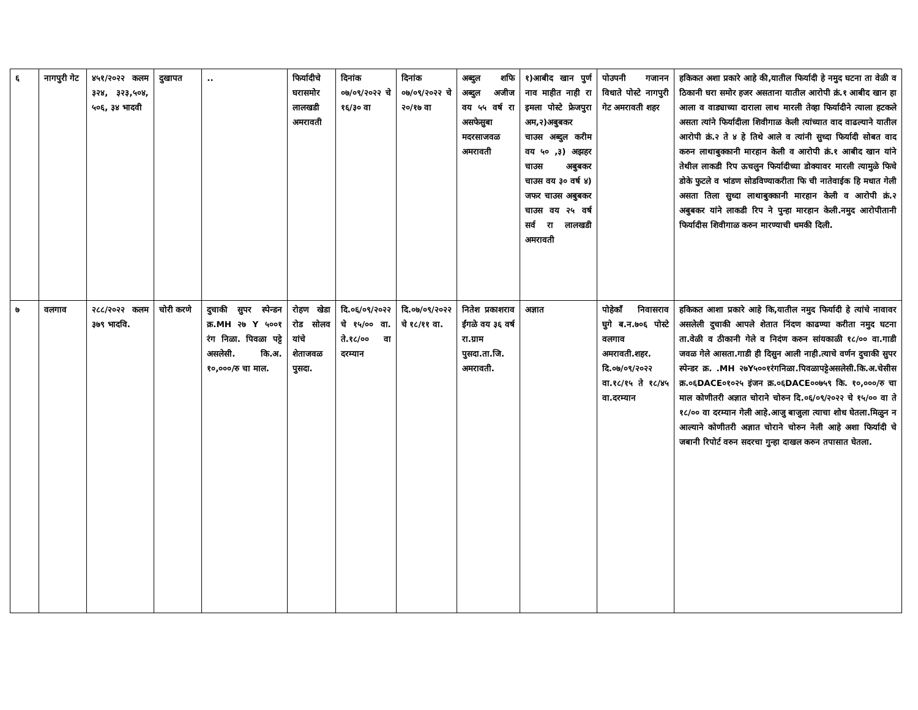| ६ | नागपुरी गेट | ४५१/२०२२ कलम ३२४, ३२३,५०४, ५०६, ३४ भादवी | दुखापत | .. | फिर्यादीचे घरासमोर लालखडी अमरावती | दिनांक ०७/०९/२०२२ चे १६/३० वा | दिनांक ०७/०९/२०२२ चे २०/१७ वा | अब्दुल शफि अब्दुल अजीज वय ५५ वर्ष रा असफेसुबा मदरसाजवळ अमरावती | १)आबीद खान पुर्ण नाव माहीत नाही रा इमला पोस्टे फ्रेजपुरा अम,२)अबुबकर चाउस अब्दुल करीम वय ५० ,३) अझहर चाउस अबुबकर चाउस वय ३० वर्ष ४) जफर चाउस अबुबकर चाउस वय २५ वर्ष सर्व रा लालखडी अमरावती | पोउपनी गजानन विधाते पोस्टे नागपुरी गेट अमरावती शहर | हकिकत अशा प्रकारे आहे की,यातील फिर्यादी हे नमुद घटना ता वेळी व ठिकानी घरा समोर हजर असताना यातील आरोपी क्रं.१ आबीद खान हा आला व वाड्याच्या दाराला लाथ मारली तेव्हा फिर्यादीने त्याला हटकले असता त्यांने फिर्यादीला शिवीगाळ केली त्यांच्यात वाद वाढल्याने यातील आरोपी क्रं.२ ते ४ हे तिथे आले व त्यांनी सुध्दा फिर्यादी सोबत वाद करुन लाथाबुक्कानी मारहान केली व आरोपी क्रं.१ आबीद खान यांने तेथील लाकडी रिप ऊचलुन फिर्यादीच्या डोक्यावर मारली त्यामुळे फिचे डोके फुटले व भांडण सोडविण्याकरीता फि ची नातेवाईक हि मधात गेली असता तिला सुध्दा लाथाबुक्कानी मारहान केली व आरोपी क्रं.२ अबुबकर यांने लाकडी रिप ने पुन्हा मारहान केली.नमुद आरोपीतानी फिर्यादीस शिवीगाळ करुन मारण्याची धमकी दिली. |
| ७ | वलगाव | २८८/२०२२ कलम ३७९ भादवि. | चोरी करणे | दुचाकी सुपर स्पेन्डन क्र.MH २७ Y ५००१ रंग निळा. पिवळा पट्टे असलेसी. कि.अ. १०,०००/रु चा माल. | रोहण खेडा रोड सोलव यांचे शेताजवळ पुसदा. | दि.०६/०९/२०२२ चे १५/०० वा. ते.१८/०० वा दरम्यान | दि.०७/०९/२०२२ चे १८/११ वा. | नितेश प्रकाशराव ईंगळे वय ३६ वर्ष रा.ग्राम पुसदा.ता.जि. अमरावती. | अज्ञात | पोहेकाँ निवासराव घुगे ब.न.७०६ पोस्टे वलगाव अमरावती.शहर. दि.०७/०९/२०२२ वा.१८/१५ ते १८/४५ वा.दरम्यान | हकिकत आशा प्रकारे आहे कि,यातील नमुद फिर्यादी हे त्यांचे नावावर असलेली दुचाकी आपले शेतात निंदण काढण्या करीता नमुद घटना ता.वेळी व ठीकानी गेले व निदंण करुन सांयकाळी १८/०० वा.गाडी जवळ गेले आसता.गाडी ही दिसुन आली नाही.त्याचे वर्णन दुचाकी सुपर स्पेन्डर क्र. .MH २७Y५००१रंगनिळा.पिवळापट्टेअसलेसी.कि.अ.चेसीस क्र.०६DACE०१०२५ इंजन क्र.०६DACE००७५९ कि. १०,०००/रु चा माल कोणीतरी अज्ञात चोराने चोरुन दि.०६/०९/२०२२ चे १५/०० वा ते १८/०० वा दरम्यान गेली आहे.आजु बाजुला त्याचा शोध घेतला.मिळुन न आल्याने कोणीतरी अज्ञात चोराने चोरुन नेली आहे अशा फिर्यादी चे जबानी रिपोर्ट वरुन सदरचा गुन्हा दाखल करुन तपासात घेतला. |